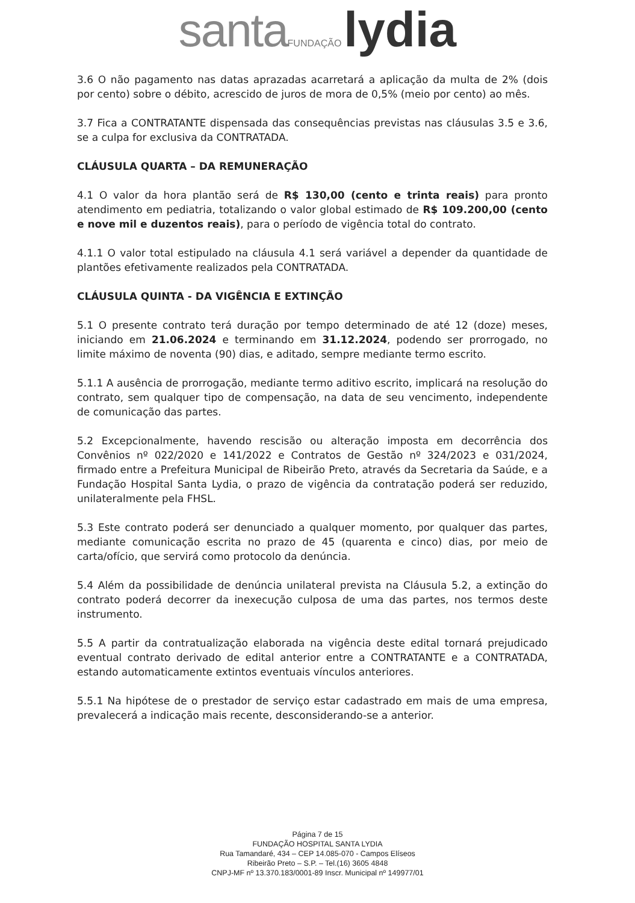santa FUNDAÇÃO lydia
3.6 O não pagamento nas datas aprazadas acarretará a aplicação da multa de 2% (dois por cento) sobre o débito, acrescido de juros de mora de 0,5% (meio por cento) ao mês.
3.7 Fica a CONTRATANTE dispensada das consequências previstas nas cláusulas 3.5 e 3.6, se a culpa for exclusiva da CONTRATADA.
CLÁUSULA QUARTA – DA REMUNERAÇÃO
4.1 O valor da hora plantão será de R$ 130,00 (cento e trinta reais) para pronto atendimento em pediatria, totalizando o valor global estimado de R$ 109.200,00 (cento e nove mil e duzentos reais), para o período de vigência total do contrato.
4.1.1 O valor total estipulado na cláusula 4.1 será variável a depender da quantidade de plantões efetivamente realizados pela CONTRATADA.
CLÁUSULA QUINTA - DA VIGÊNCIA E EXTINÇÃO
5.1 O presente contrato terá duração por tempo determinado de até 12 (doze) meses, iniciando em 21.06.2024 e terminando em 31.12.2024, podendo ser prorrogado, no limite máximo de noventa (90) dias, e aditado, sempre mediante termo escrito.
5.1.1 A ausência de prorrogação, mediante termo aditivo escrito, implicará na resolução do contrato, sem qualquer tipo de compensação, na data de seu vencimento, independente de comunicação das partes.
5.2 Excepcionalmente, havendo rescisão ou alteração imposta em decorrência dos Convênios nº 022/2020 e 141/2022 e Contratos de Gestão nº 324/2023 e 031/2024, firmado entre a Prefeitura Municipal de Ribeirão Preto, através da Secretaria da Saúde, e a Fundação Hospital Santa Lydia, o prazo de vigência da contratação poderá ser reduzido, unilateralmente pela FHSL.
5.3 Este contrato poderá ser denunciado a qualquer momento, por qualquer das partes, mediante comunicação escrita no prazo de 45 (quarenta e cinco) dias, por meio de carta/ofício, que servirá como protocolo da denúncia.
5.4 Além da possibilidade de denúncia unilateral prevista na Cláusula 5.2, a extinção do contrato poderá decorrer da inexecução culposa de uma das partes, nos termos deste instrumento.
5.5 A partir da contratualização elaborada na vigência deste edital tornará prejudicado eventual contrato derivado de edital anterior entre a CONTRATANTE e a CONTRATADA, estando automaticamente extintos eventuais vínculos anteriores.
5.5.1 Na hipótese de o prestador de serviço estar cadastrado em mais de uma empresa, prevalecerá a indicação mais recente, desconsiderando-se a anterior.
Página 7 de 15
FUNDAÇÃO HOSPITAL SANTA LYDIA
Rua Tamandaré, 434 – CEP 14.085-070 - Campos Elíseos
Ribeirão Preto – S.P. – Tel.(16) 3605 4848
CNPJ-MF nº 13.370.183/0001-89 Inscr. Municipal nº 149977/01